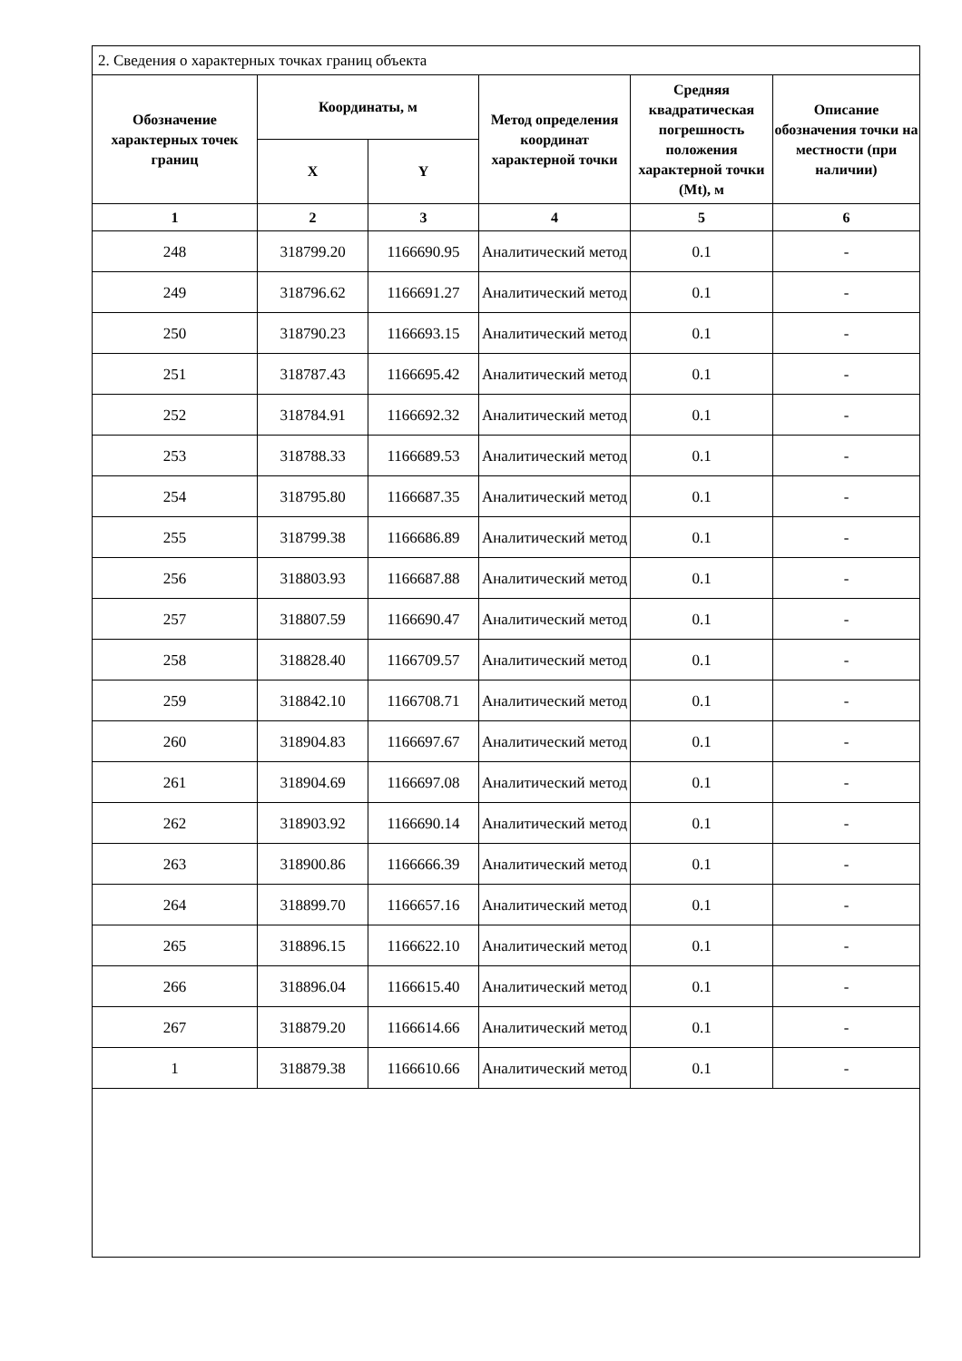2. Сведения о характерных точках границ объекта
| Обозначение характерных точек границ | Координаты, м | | Метод определения координат характерной точки | Средняя квадратическая погрешность положения характерной точки (Mt), м | Описание обозначения точки на местности (при наличии) |
| --- | --- | --- | --- | --- | --- |
| | X | Y | | | |
| 1 | 2 | 3 | 4 | 5 | 6 |
| 248 | 318799.20 | 1166690.95 | Аналитический метод | 0.1 | - |
| 249 | 318796.62 | 1166691.27 | Аналитический метод | 0.1 | - |
| 250 | 318790.23 | 1166693.15 | Аналитический метод | 0.1 | - |
| 251 | 318787.43 | 1166695.42 | Аналитический метод | 0.1 | - |
| 252 | 318784.91 | 1166692.32 | Аналитический метод | 0.1 | - |
| 253 | 318788.33 | 1166689.53 | Аналитический метод | 0.1 | - |
| 254 | 318795.80 | 1166687.35 | Аналитический метод | 0.1 | - |
| 255 | 318799.38 | 1166686.89 | Аналитический метод | 0.1 | - |
| 256 | 318803.93 | 1166687.88 | Аналитический метод | 0.1 | - |
| 257 | 318807.59 | 1166690.47 | Аналитический метод | 0.1 | - |
| 258 | 318828.40 | 1166709.57 | Аналитический метод | 0.1 | - |
| 259 | 318842.10 | 1166708.71 | Аналитический метод | 0.1 | - |
| 260 | 318904.83 | 1166697.67 | Аналитический метод | 0.1 | - |
| 261 | 318904.69 | 1166697.08 | Аналитический метод | 0.1 | - |
| 262 | 318903.92 | 1166690.14 | Аналитический метод | 0.1 | - |
| 263 | 318900.86 | 1166666.39 | Аналитический метод | 0.1 | - |
| 264 | 318899.70 | 1166657.16 | Аналитический метод | 0.1 | - |
| 265 | 318896.15 | 1166622.10 | Аналитический метод | 0.1 | - |
| 266 | 318896.04 | 1166615.40 | Аналитический метод | 0.1 | - |
| 267 | 318879.20 | 1166614.66 | Аналитический метод | 0.1 | - |
| 1 | 318879.38 | 1166610.66 | Аналитический метод | 0.1 | - |